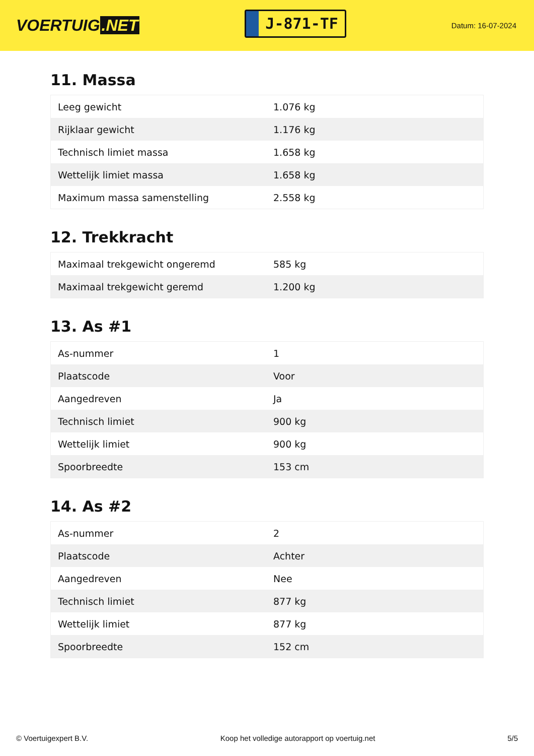VOERTUIG.NET
J-871-TF
Datum: 16-07-2024
11. Massa
| Leeg gewicht | 1.076 kg |
| Rijklaar gewicht | 1.176 kg |
| Technisch limiet massa | 1.658 kg |
| Wettelijk limiet massa | 1.658 kg |
| Maximum massa samenstelling | 2.558 kg |
12. Trekkracht
| Maximaal trekgewicht ongeremd | 585 kg |
| Maximaal trekgewicht geremd | 1.200 kg |
13. As #1
| As-nummer | 1 |
| Plaatscode | Voor |
| Aangedreven | Ja |
| Technisch limiet | 900 kg |
| Wettelijk limiet | 900 kg |
| Spoorbreedte | 153 cm |
14. As #2
| As-nummer | 2 |
| Plaatscode | Achter |
| Aangedreven | Nee |
| Technisch limiet | 877 kg |
| Wettelijk limiet | 877 kg |
| Spoorbreedte | 152 cm |
© Voertuigexpert B.V. Koop het volledige autorapport op voertuig.net 5/5